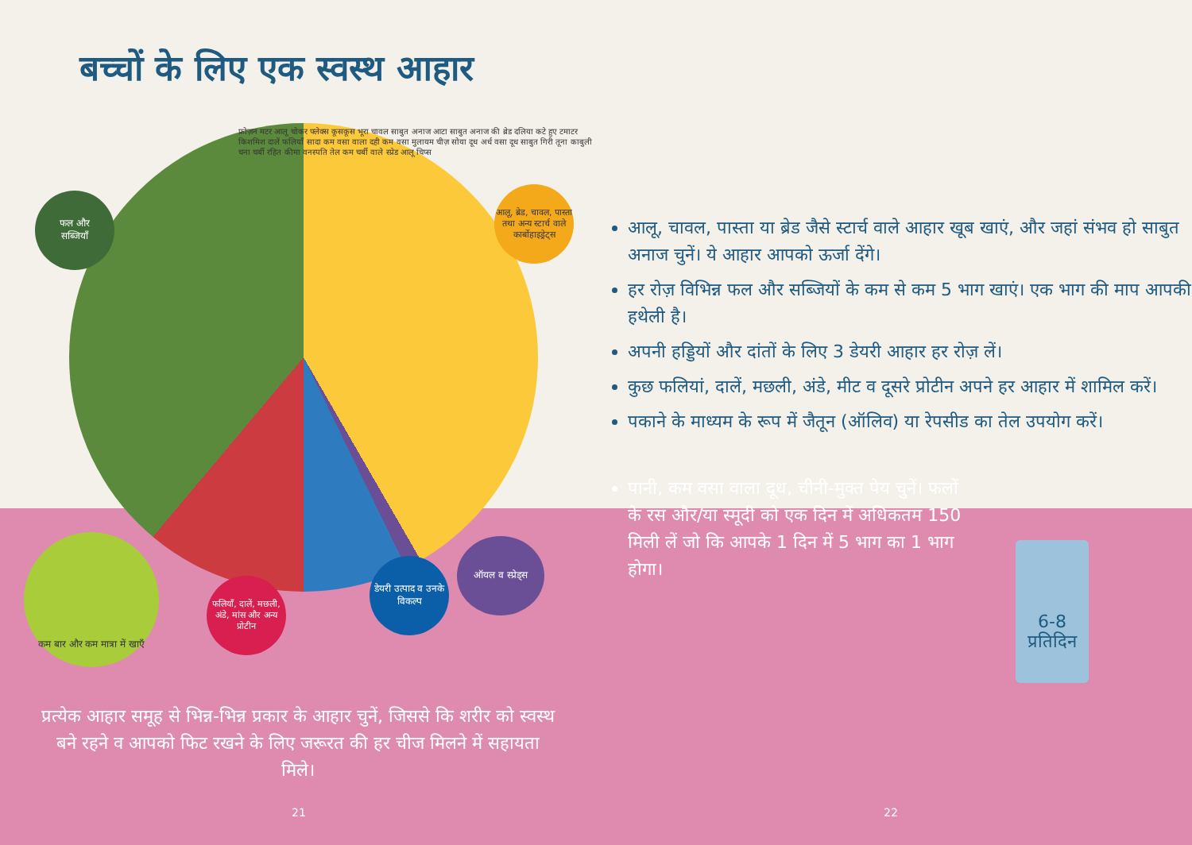बच्चों के लिए एक स्वस्थ आहार
फल और
सब्जियाँ
आलू, ब्रेड, चावल, पास्ता तथा अन्य स्टार्च वाले कार्बोहाइड्रेट्स
फलियाँ, दालें, मछली, अंडे, मांस और अन्य प्रोटीन
डेयरी उत्पाद व उनके विकल्प
ऑयल व स्प्रेड्स
कम बार और कम मात्रा में खाएँ
फ्रोज़न मटर आलू चोकर फ्लेक्स कूसकूस भूरा चावल साबुत अनाज आटा साबुत अनाज की ब्रेड दलिया कटे हुए टमाटर किशमिश दालें फलियाँ सादा कम वसा वाला दही कम वसा मुलायम चीज़ सोया दूध अर्ध वसा दूध साबुत गिरी तूना काबुली चना चर्बी रहित कीमा वनस्पति तेल कम चर्बी वाले स्प्रेड आलू चिप्स
आलू, चावल, पास्ता या ब्रेड जैसे स्टार्च वाले आहार खूब खाएं, और जहां संभव हो साबुत अनाज चुनें। ये आहार आपको ऊर्जा देंगे।
हर रोज़ विभिन्न फल और सब्जियों के कम से कम 5 भाग खाएं। एक भाग की माप आपकी हथेली है।
अपनी हड्डियों और दांतों के लिए 3 डेयरी आहार हर रोज़ लें।
कुछ फलियां, दालें, मछली, अंडे, मीट व दूसरे प्रोटीन अपने हर आहार में शामिल करें।
पकाने के माध्यम के रूप में जैतून (ऑलिव) या रेपसीड का तेल उपयोग करें।
पानी, कम वसा वाला दूध, चीनी-मुक्त पेय चुनें। फलों के रस और/या स्मूदी को एक दिन में अधिकतम 150 मिली लें जो कि आपके 1 दिन में 5 भाग का 1 भाग होगा।
6-8
प्रतिदिन
प्रत्येक आहार समूह से भिन्न-भिन्न प्रकार के आहार चुनें, जिससे कि शरीर को स्वस्थ बने रहने व आपको फिट रखने के लिए जरूरत की हर चीज मिलने में सहायता मिले।
21 22